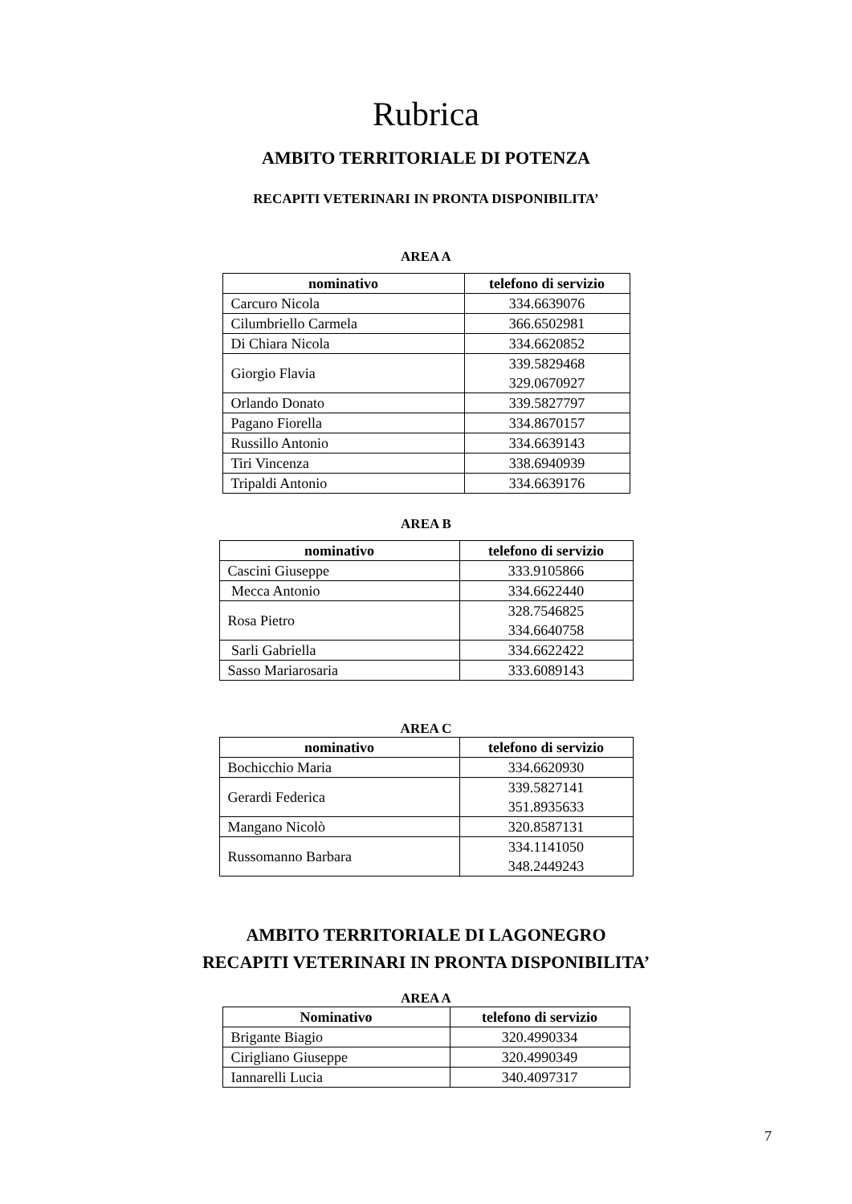Rubrica
AMBITO TERRITORIALE DI POTENZA
RECAPITI VETERINARI IN PRONTA DISPONIBILITA’
AREA A
| nominativo | telefono di servizio |
| --- | --- |
| Carcuro Nicola | 334.6639076 |
| Cilumbriello Carmela | 366.6502981 |
| Di Chiara Nicola | 334.6620852 |
| Giorgio Flavia | 339.5829468 329.0670927 |
| Orlando Donato | 339.5827797 |
| Pagano Fiorella | 334.8670157 |
| Russillo Antonio | 334.6639143 |
| Tiri Vincenza | 338.6940939 |
| Tripaldi Antonio | 334.6639176 |
AREA B
| nominativo | telefono di servizio |
| --- | --- |
| Cascini Giuseppe | 333.9105866 |
| Mecca Antonio | 334.6622440 |
| Rosa Pietro | 328.7546825 334.6640758 |
| Sarli Gabriella | 334.6622422 |
| Sasso Mariarosaria | 333.6089143 |
AREA C
| nominativo | telefono di servizio |
| --- | --- |
| Bochicchio Maria | 334.6620930 |
| Gerardi Federica | 339.5827141 351.8935633 |
| Mangano Nicolò | 320.8587131 |
| Russomanno Barbara | 334.1141050 348.2449243 |
AMBITO TERRITORIALE DI LAGONEGRO
RECAPITI VETERINARI IN PRONTA DISPONIBILITA’
AREA A
| Nominativo | telefono di servizio |
| --- | --- |
| Brigante Biagio | 320.4990334 |
| Cirigliano Giuseppe | 320.4990349 |
| Iannarelli Lucia | 340.4097317 |
7